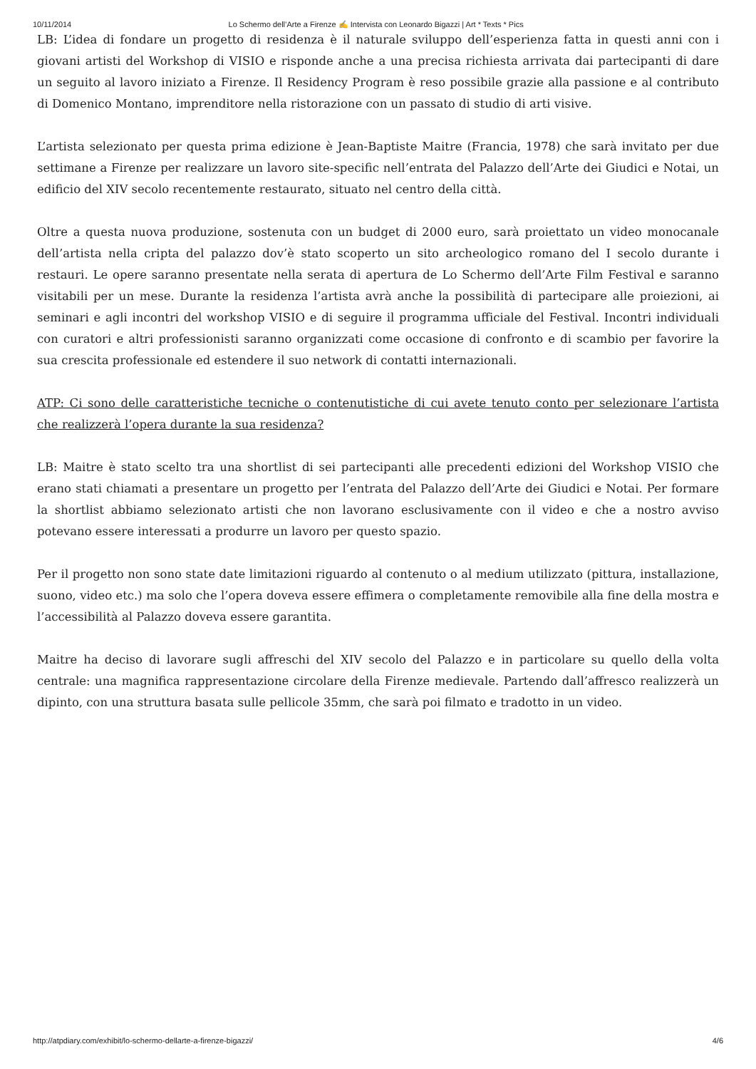10/11/2014 Lo Schermo dell’Arte a Firenze ✍ Intervista con Leonardo Bigazzi | Art * Texts * Pics
LB: L’idea di fondare un progetto di residenza è il naturale sviluppo dell’esperienza fatta in questi anni con i giovani artisti del Workshop di VISIO e risponde anche a una precisa richiesta arrivata dai partecipanti di dare un seguito al lavoro iniziato a Firenze. Il Residency Program è reso possibile grazie alla passione e al contributo di Domenico Montano, imprenditore nella ristorazione con un passato di studio di arti visive.
L’artista selezionato per questa prima edizione è Jean-Baptiste Maitre (Francia, 1978) che sarà invitato per due settimane a Firenze per realizzare un lavoro site-specific nell’entrata del Palazzo dell’Arte dei Giudici e Notai, un edificio del XIV secolo recentemente restaurato, situato nel centro della città.
Oltre a questa nuova produzione, sostenuta con un budget di 2000 euro, sarà proiettato un video monocanale dell’artista nella cripta del palazzo dov’è stato scoperto un sito archeologico romano del I secolo durante i restauri. Le opere saranno presentate nella serata di apertura de Lo Schermo dell’Arte Film Festival e saranno visitabili per un mese. Durante la residenza l’artista avrà anche la possibilità di partecipare alle proiezioni, ai seminari e agli incontri del workshop VISIO e di seguire il programma ufficiale del Festival. Incontri individuali con curatori e altri professionisti saranno organizzati come occasione di confronto e di scambio per favorire la sua crescita professionale ed estendere il suo network di contatti internazionali.
ATP: Ci sono delle caratteristiche tecniche o contenutistiche di cui avete tenuto conto per selezionare l’artista che realizzerà l’opera durante la sua residenza?
LB: Maitre è stato scelto tra una shortlist di sei partecipanti alle precedenti edizioni del Workshop VISIO che erano stati chiamati a presentare un progetto per l’entrata del Palazzo dell’Arte dei Giudici e Notai. Per formare la shortlist abbiamo selezionato artisti che non lavorano esclusivamente con il video e che a nostro avviso potevano essere interessati a produrre un lavoro per questo spazio.
Per il progetto non sono state date limitazioni riguardo al contenuto o al medium utilizzato (pittura, installazione, suono, video etc.) ma solo che l’opera doveva essere effimera o completamente removibile alla fine della mostra e l’accessibilità al Palazzo doveva essere garantita.
Maitre ha deciso di lavorare sugli affreschi del XIV secolo del Palazzo e in particolare su quello della volta centrale: una magnifica rappresentazione circolare della Firenze medievale. Partendo dall’affresco realizzerà un dipinto, con una struttura basata sulle pellicole 35mm, che sarà poi filmato e tradotto in un video.
http://atpdiary.com/exhibit/lo-schermo-dellarte-a-firenze-bigazzi/ 4/6